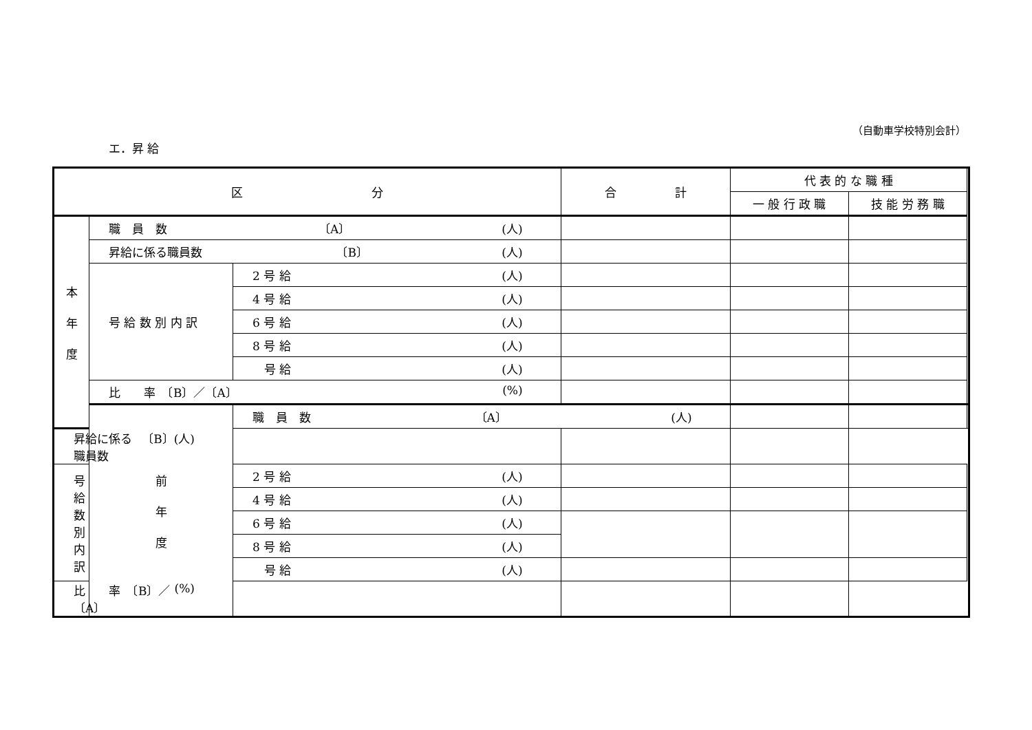（自動車学校特別会計）
エ．昇 給
| 区 分 | | | 合 計 | 代 表 的 な 職 種 | | |
| --- | --- | --- | --- | --- | --- | --- |
| | | | | 一 般 行 政 職 | 技 能 労 務 職 | |
| 本 年 度 | 職 員 数 〔A〕 (人) | | | | | |
| | 昇給に係る職員数 〔B〕 (人) | | | | | |
| | 号 給 数 別 内 訳 | 2 号 給 (人) | | | | |
| | | 4 号 給 (人) | | | | |
| | | 6 号 給 (人) | | | | |
| | | 8 号 給 (人) | | | | |
| | | 号 給 (人) | | | | |
| | 比 率 〔B〕／〔A〕 (%) | | | | | |
| | 前 年 度 | 職 員 数 〔A〕 (人) | | | | |
| 昇給に係る職員数 〔B〕 (人) | | | | | | |
| 号 給 数 別 内 訳 | | 2 号 給 (人) | | | | |
| | | 4 号 給 (人) | | | | |
| | | 6 号 給 (人) | | | | |
| | | 8 号 給 (人) | | | | |
| | | 号 給 (人) | | | | |
| 比 率 〔B〕／〔A〕 (%) | | | | | | |